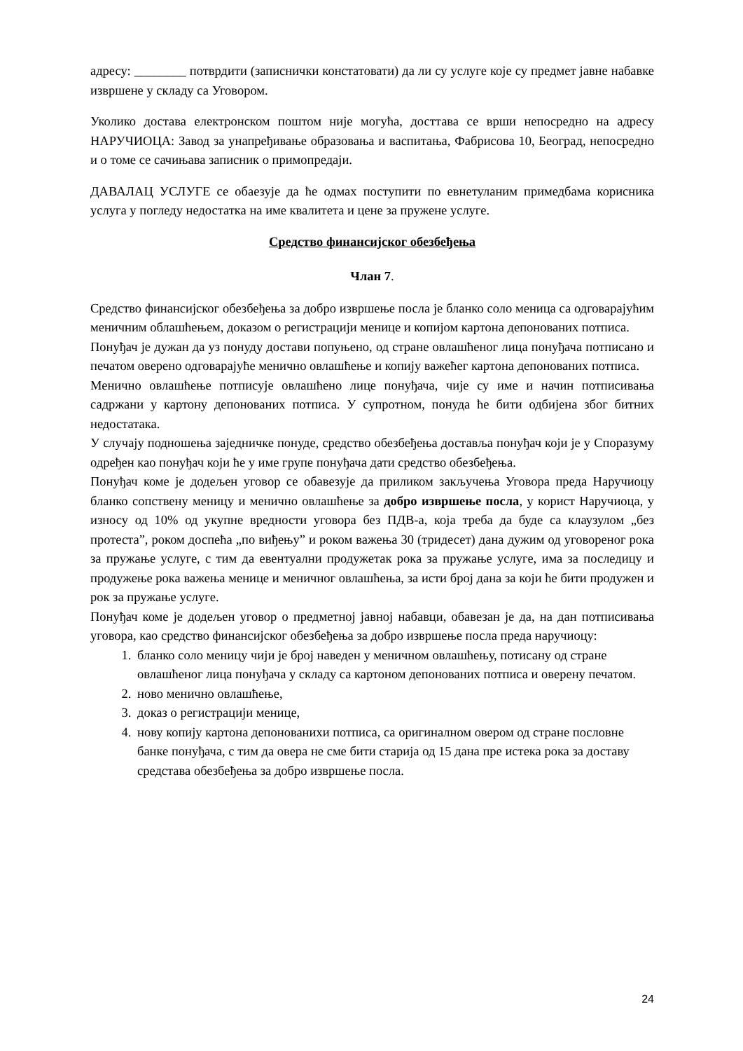адресу: ________ потврдити (записнички констатовати) да ли су услуге које су предмет јавне набавке извршене у складу са Уговором.
Уколико достава електронском поштом није могућа, досттава се врши непосредно на адресу НАРУЧИОЦА: Завод за унапређивање образовања и васпитања, Фабрисова 10, Београд, непосредно и о томе се сачињава записник о примопредаји.
ДАВАЛАЦ УСЛУГЕ се обаезује да ће одмах поступити по евнетуланим примедбама корисника услуга у погледу недостатка на име квалитета и цене за пружене услуге.
Средство финансијског обезбеђења
Члан 7.
Средство финансијског обезбеђења за добро извршење посла је бланко соло меница са одговарајућим меничним облашћењем, доказом о регистрацији менице и копијом картона депонованих потписа.
Понуђач је дужан да уз понуду достави попуњено, од стране овлашћеног лица понуђача потписано и печатом оверено одговарајуће менично овлашћење и копију важећег картона депонованих потписа.
Менично овлашћење потписује овлашћено лице понуђача, чије су име и начин потписивања садржани у картону депонованих потписа. У супротном, понуда ће бити одбијена због битних недостатака.
У случају подношења заједничке понуде, средство обезбеђења доставља понуђач који је у Споразуму одређен као понуђач који ће у име групе понуђача дати средство обезбеђења.
Понуђач коме је додељен уговор се обавезује да приликом закључења Уговора преда Наручиоцу бланко сопствену меницу и менично овлашћење за добро извршење посла, у корист Наручиоца, у износу од 10% од укупне вредности уговора без ПДВ-а, која треба да буде са клаузулом „без протеста”, роком доспећа „по виђењу” и роком важења 30 (тридесет) дана дужим од уговореног рока за пружање услуге, с тим да евентуални продужетак рока за пружање услуге, има за последицу и продужење рока важења менице и меничног овлашћења, за исти број дана за који ће бити продужен и рок за пружање услуге.
Понуђач коме је додељен уговор о предметној јавној набавци, обавезан је да, на дан потписивања уговора, као средство финансијског обезбеђења за добро извршење посла преда наручиоцу:
1. бланко соло меницу чији је број наведен у меничном овлашћењу, потисану од стране овлашћеног лица понуђача у складу са картоном депонованих потписа и оверену печатом.
2. ново менично овлашћење,
3. доказ о регистрацији менице,
4. нову копију картона депонованихи потписа, са оригиналном овером од стране пословне банке понуђача, с тим да овера не сме бити старија од 15 дана пре истека рока за доставу средстава обезбеђења за добро извршење посла.
24